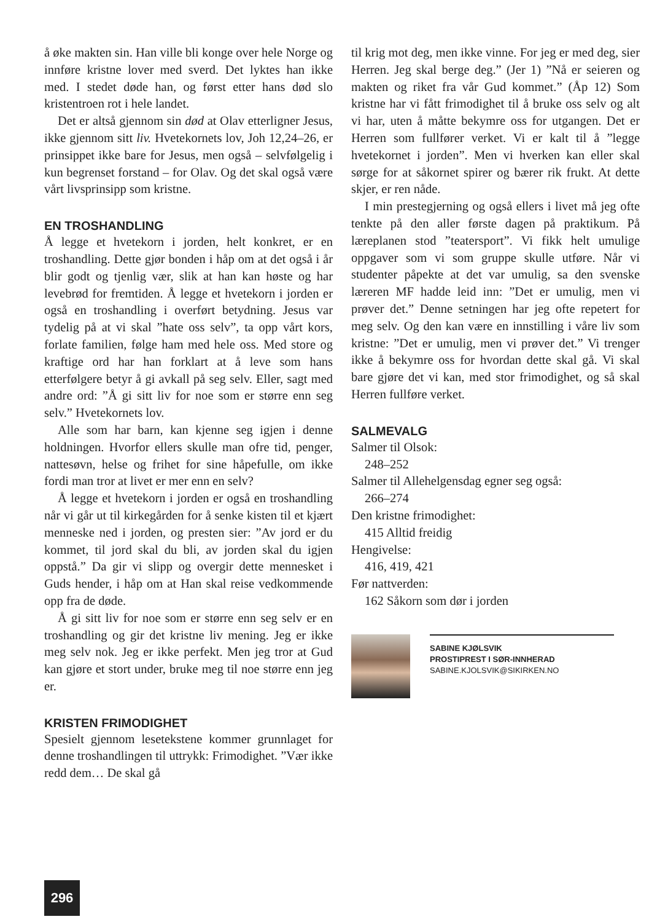å øke makten sin. Han ville bli konge over hele Norge og innføre kristne lover med sverd. Det lyktes han ikke med. I stedet døde han, og først etter hans død slo kristentroen rot i hele landet.
Det er altså gjennom sin død at Olav etterligner Jesus, ikke gjennom sitt liv. Hvetekornets lov, Joh 12,24–26, er prinsippet ikke bare for Jesus, men også – selvfølgelig i kun begrenset forstand – for Olav. Og det skal også være vårt livsprinsipp som kristne.
EN TROSHANDLING
Å legge et hvetekorn i jorden, helt konkret, er en troshandling. Dette gjør bonden i håp om at det også i år blir godt og tjenlig vær, slik at han kan høste og har levebrød for fremtiden. Å legge et hvetekorn i jorden er også en troshandling i overført betydning. Jesus var tydelig på at vi skal ”hate oss selv”, ta opp vårt kors, forlate familien, følge ham med hele oss. Med store og kraftige ord har han forklart at å leve som hans etterfølgere betyr å gi avkall på seg selv. Eller, sagt med andre ord: ”Å gi sitt liv for noe som er større enn seg selv.” Hvetekornets lov.
Alle som har barn, kan kjenne seg igjen i denne holdningen. Hvorfor ellers skulle man ofre tid, penger, nattesøvn, helse og frihet for sine håpefulle, om ikke fordi man tror at livet er mer enn en selv?
Å legge et hvetekorn i jorden er også en troshandling når vi går ut til kirkegården for å senke kisten til et kjært menneske ned i jorden, og presten sier: ”Av jord er du kommet, til jord skal du bli, av jorden skal du igjen oppstå.” Da gir vi slipp og overgir dette mennesket i Guds hender, i håp om at Han skal reise vedkommende opp fra de døde.
Å gi sitt liv for noe som er større enn seg selv er en troshandling og gir det kristne liv mening. Jeg er ikke meg selv nok. Jeg er ikke perfekt. Men jeg tror at Gud kan gjøre et stort under, bruke meg til noe større enn jeg er.
KRISTEN FRIMODIGHET
Spesielt gjennom lesetekstene kommer grunnlaget for denne troshandlingen til uttrykk: Frimodighet. ”Vær ikke redd dem… De skal gå
til krig mot deg, men ikke vinne. For jeg er med deg, sier Herren. Jeg skal berge deg.” (Jer 1) ”Nå er seieren og makten og riket fra vår Gud kommet.” (Åp 12) Som kristne har vi fått frimodighet til å bruke oss selv og alt vi har, uten å måtte bekymre oss for utgangen. Det er Herren som fullfører verket. Vi er kalt til å ”legge hvetekornet i jorden”. Men vi hverken kan eller skal sørge for at såkornet spirer og bærer rik frukt. At dette skjer, er ren nåde.
I min prestegjerning og også ellers i livet må jeg ofte tenkte på den aller første dagen på praktikum. På læreplanen stod ”teatersport”. Vi fikk helt umulige oppgaver som vi som gruppe skulle utføre. Når vi studenter påpekte at det var umulig, sa den svenske læreren MF hadde leid inn: ”Det er umulig, men vi prøver det.” Denne setningen har jeg ofte repetert for meg selv. Og den kan være en innstilling i våre liv som kristne: ”Det er umulig, men vi prøver det.” Vi trenger ikke å bekymre oss for hvordan dette skal gå. Vi skal bare gjøre det vi kan, med stor frimodighet, og så skal Herren fullføre verket.
SALMEVALG
Salmer til Olsok:
248–252
Salmer til Allehelgensdag egner seg også:
266–274
Den kristne frimodighet:
415 Alltid freidig
Hengivelse:
416, 419, 421
Før nattverden:
162 Såkorn som dør i jorden
SABINE KJØLSVIK
PROSTIPREST I SØR-INNHERAD
SABINE.KJOLSVIK@SIKIRKEN.NO
296